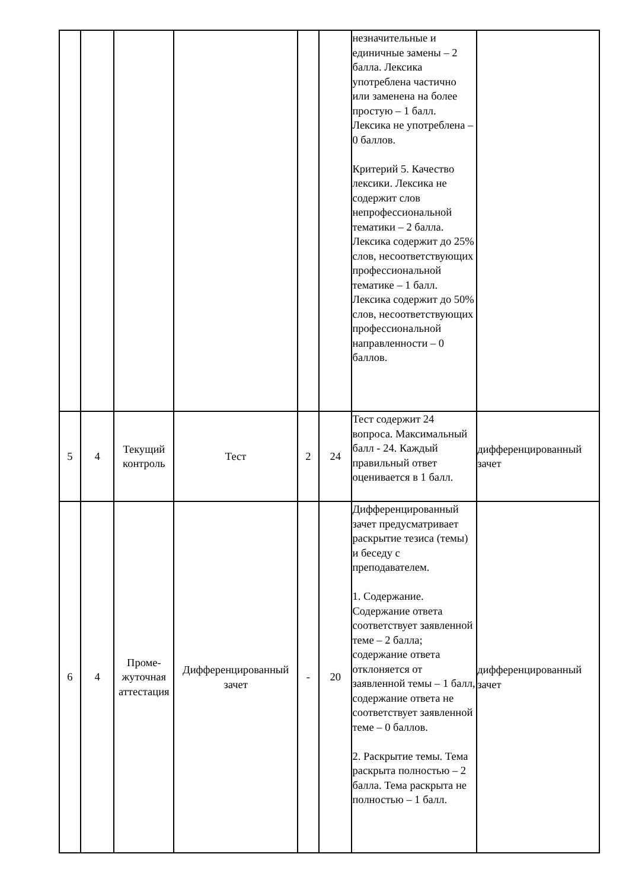| | | | | | | незначительные и единичные замены – 2 балла. Лексика употреблена частично или заменена на более простую – 1 балл. Лексика не употреблена – 0 баллов. Критерий 5. Качество лексики. Лексика не содержит слов непрофессиональной тематики – 2 балла. Лексика содержит до 25% слов, несоответствующих профессиональной тематике – 1 балл. Лексика содержит до 50% слов, несоответствующих профессиональной направленности – 0 баллов. | |
| 5 | 4 | Текущий контроль | Тест | 2 | 24 | Тест содержит 24 вопроса. Максимальный балл - 24. Каждый правильный ответ оценивается в 1 балл. | дифференцированный зачет |
| 6 | 4 | Проме-жуточная аттестация | Дифференцированный зачет | - | 20 | Дифференцированный зачет предусматривает раскрытие тезиса (темы) и беседу с преподавателем. 1. Содержание. Содержание ответа соответствует заявленной теме – 2 балла; содержание ответа отклоняется от заявленной темы – 1 балл, содержание ответа не соответствует заявленной теме – 0 баллов. 2. Раскрытие темы. Тема раскрыта полностью – 2 балла. Тема раскрыта не полностью – 1 балл. | дифференцированный зачет |